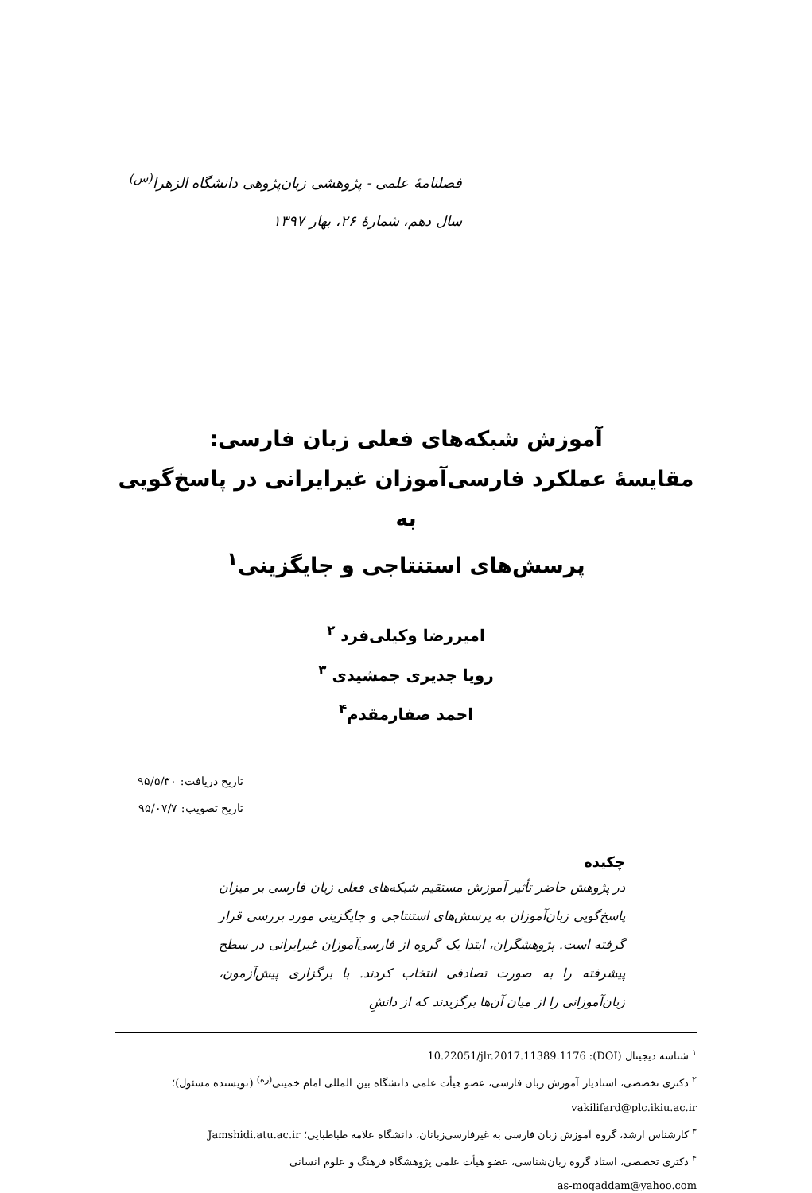فصلنامهٔ علمی - پژوهشی زبان‌پژوهی دانشگاه الزهرا<sup>(س)</sup>
سال دهم، شمارهٔ ۲۶، بهار ۱۳۹۷
آموزش شبکه‌های فعلی زبان فارسی:
مقایسهٔ عملکرد فارسی‌آموزان غیرایرانی در پاسخ‌گویی به
پرسش‌های استنتاجی و جایگزینی<sup>۱</sup>
امیررضا وکیلی‌فرد <sup>۲</sup>
رویا جدیری جمشیدی <sup>۳</sup>
احمد صفارمقدم<sup>۴</sup>
تاریخ دریافت: ۹۵/۵/۳۰
تاریخ تصویب: ۹۵/۰۷/۷
چکیده
در پژوهش حاضر تأثیر آموزش مستقیم شبکه‌های فعلی زبان فارسی بر میزان پاسخ‌گویی زبان‌آموزان به پرسش‌های استنتاجی و جایگزینی مورد بررسی قرار گرفته است. پژوهشگران، ابتدا یک گروه از فارسی‌آموزان غیرایرانی در سطح پیشرفته را به صورت تصادفی انتخاب کردند. با برگزاری پیش‌آزمون، زبان‌آموزانی را از میان آن‌ها برگزیدند که از دانشِ
<sup>۱</sup> شناسه دیجیتال (DOI): 10.22051/jlr.2017.11389.1176
<sup>۲</sup> دکتری تخصصی، استادیار آموزش زبان فارسی، عضو هیأت علمی دانشگاه بین المللی امام خمینی<sup>(ره)</sup> (نویسنده مسئول)؛
vakilifard@plc.ikiu.ac.ir
<sup>۳</sup> کارشناس ارشد، گروه آموزش زبان فارسی به غیرفارسی‌زبانان، دانشگاه علامه طباطبایی؛ Jamshidi.atu.ac.ir
<sup>۴</sup> دکتری تخصصی، استاد گروه زبان‌شناسی، عضو هیأت علمی پژوهشگاه فرهنگ و علوم انسانی
as-moqaddam@yahoo.com